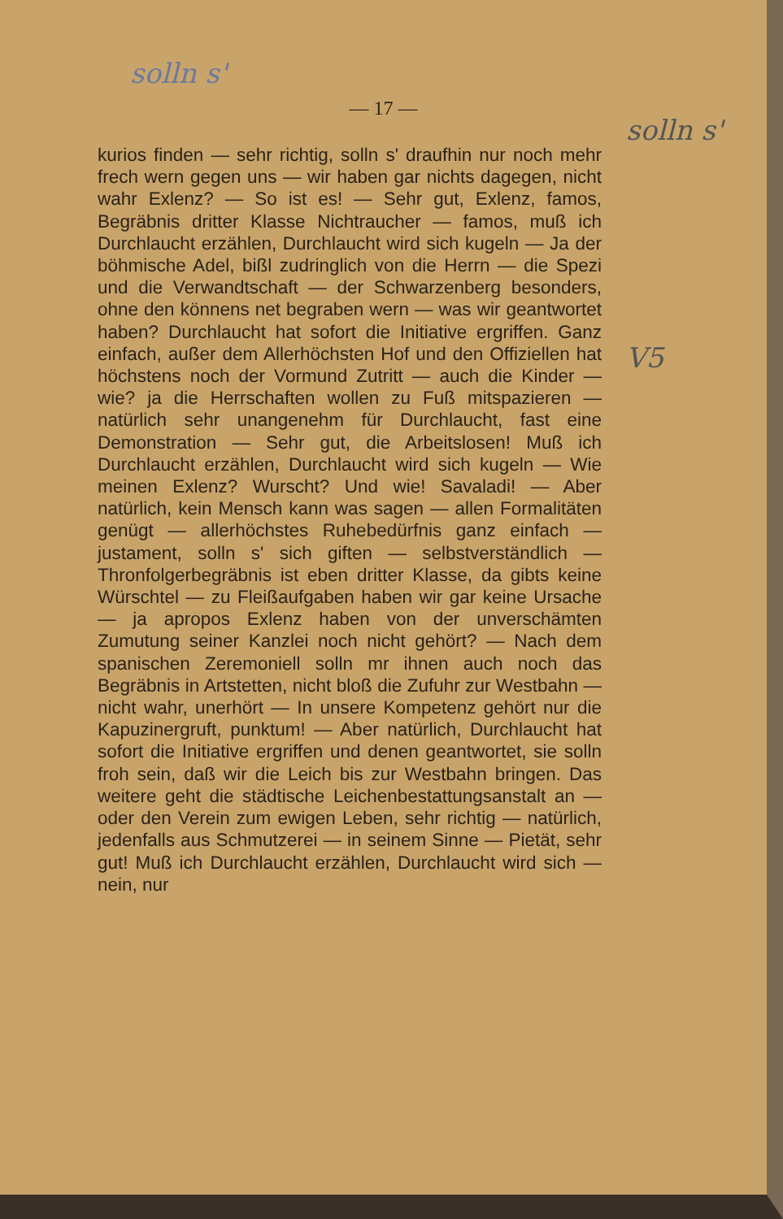solln s'
— 17 —
solln s'
V5
kurios finden — sehr richtig, solln s' draufhin nur noch mehr frech wern gegen uns — wir haben gar nichts dagegen, nicht wahr Exlenz? — So ist es! — Sehr gut, Exlenz, famos, Begräbnis dritter Klasse Nichtraucher — famos, muß ich Durchlaucht erzählen, Durchlaucht wird sich kugeln — Ja der böhmische Adel, bißl zudringlich von die Herrn — die Spezi und die Verwandtschaft — der Schwarzenberg besonders, ohne den könnens net begraben wern — was wir geantwortet haben? Durchlaucht hat sofort die Initiative ergriffen. Ganz einfach, außer dem Allerhöchsten Hof und den Offiziellen hat höchstens noch der Vormund Zutritt — auch die Kinder — wie? ja die Herrschaften wollen zu Fuß mitspazieren — natürlich sehr unangenehm für Durchlaucht, fast eine Demonstration — Sehr gut, die Arbeitslosen! Muß ich Durchlaucht erzählen, Durchlaucht wird sich kugeln — Wie meinen Exlenz? Wurscht? Und wie! Savaladi! — Aber natürlich, kein Mensch kann was sagen — allen Formalitäten genügt — allerhöchstes Ruhebedürfnis ganz einfach — justament, solln s' sich giften — selbstverständlich — Thronfolgerbegräbnis ist eben dritter Klasse, da gibts keine Würschtel — zu Fleißaufgaben haben wir gar keine Ursache — ja apropos Exlenz haben von der unverschämten Zumutung seiner Kanzlei noch nicht gehört? — Nach dem spanischen Zeremoniell solln mr ihnen auch noch das Begräbnis in Artstetten, nicht bloß die Zufuhr zur Westbahn — nicht wahr, unerhört — In unsere Kompetenz gehört nur die Kapuzinergruft, punktum! — Aber natürlich, Durchlaucht hat sofort die Initiative ergriffen und denen geantwortet, sie solln froh sein, daß wir die Leich bis zur Westbahn bringen. Das weitere geht die städtische Leichenbestattungsanstalt an — oder den Verein zum ewigen Leben, sehr richtig — natürlich, jedenfalls aus Schmutzerei — in seinem Sinne — Pietät, sehr gut! Muß ich Durchlaucht erzählen, Durchlaucht wird sich — nein, nur